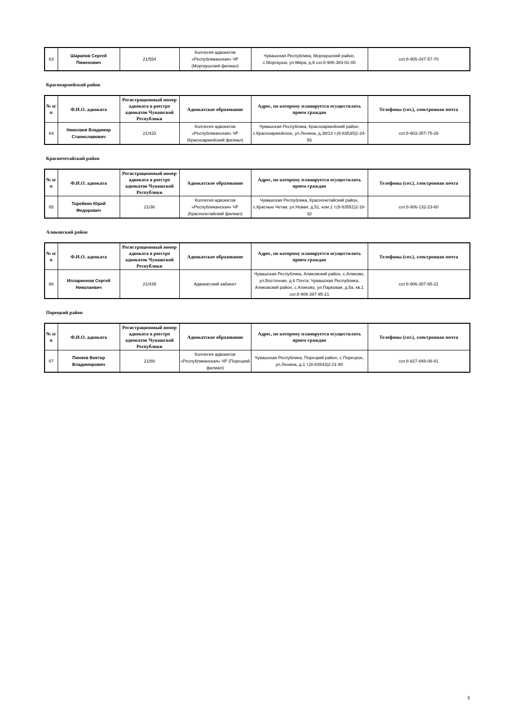| 63 | Шарапов Сергей Пименович | 21/554 | Коллегия адвокатов «Республиканская» ЧР (Моргаушский филиал) | Чувашская Республика, Моргаушский район, с.Моргауши, ул.Мира, д.9 сот.8-906-383-01-00 | сот.8-905-347-57-70 |
Красноармейский район
| № п/п | Ф.И.О. адвоката | Регистрационный номер адвоката в реестре адвокатов Чувашской Республики | Адвокатское образование | Адрес, по которому планируется осуществлять прием граждан | Телефоны (сот.), электронная почта |
| --- | --- | --- | --- | --- | --- |
| 64 | Николаев Владимир Станиславович | 21/433 | Коллегия адвокатов «Республиканская» ЧР (Красноармейский филиал) | Чувашская Республика, Красноармейский район, с.Красноармейское, ул.Ленина, д.38/13 т.(8-83530)2-24-56 | сот.8-903-357-75-26 |
Красночетайский район
| № п/п | Ф.И.О. адвоката | Регистрационный номер адвоката в реестре адвокатов Чувашской Республики | Адвокатское образование | Адрес, по которому планируется осуществлять прием граждан | Телефоны (сот.), электронная почта |
| --- | --- | --- | --- | --- | --- |
| 65 | Торейкин Юрий Федорович | 21/36 | Коллегия адвокатов «Республиканская» ЧР (Красночетайский филиал) | Чувашская Республика, Красночетайский район, с.Красные Четаи, ул.Новая, д.51, ком.1 т.(8-83551)2-18-32 | сот.8-906-132-23-60 |
Аликовский район
| № п/п | Ф.И.О. адвоката | Регистрационный номер адвоката в реестре адвокатов Чувашской Республики | Адвокатское образование | Адрес, по которому планируется осуществлять прием граждан | Телефоны (сот.), электронная почта |
| --- | --- | --- | --- | --- | --- |
| 66 | Илларионов Сергей Николаевич | 21/439 | Адвокатский кабинет | Чувашская Республика, Аликовский район, с.Аликово, ул.Восточная, д.6 Почта: Чувашская Республика, Аликовский район, с.Аликово, ул.Парковая, д.5а, кв.1 сот.8-906-387-95-21 | сот.8-906-387-95-21 |
Порецкий район
| № п/п | Ф.И.О. адвоката | Регистрационный номер адвоката в реестре адвокатов Чувашской Республики | Адвокатское образование | Адрес, по которому планируется осуществлять прием граждан | Телефоны (сот.), электронная почта |
| --- | --- | --- | --- | --- | --- |
| 67 | Пиняев Виктор Владимирович | 21/88 | Коллегия адвокатов «Республиканская» ЧР (Порецкий филиал) | Чувашская Республика, Порецкий район, с.Порецкое, ул.Ленина, д.1 т.(8-83543)2-21-80 | сот.8-927-848-06-81 |
5